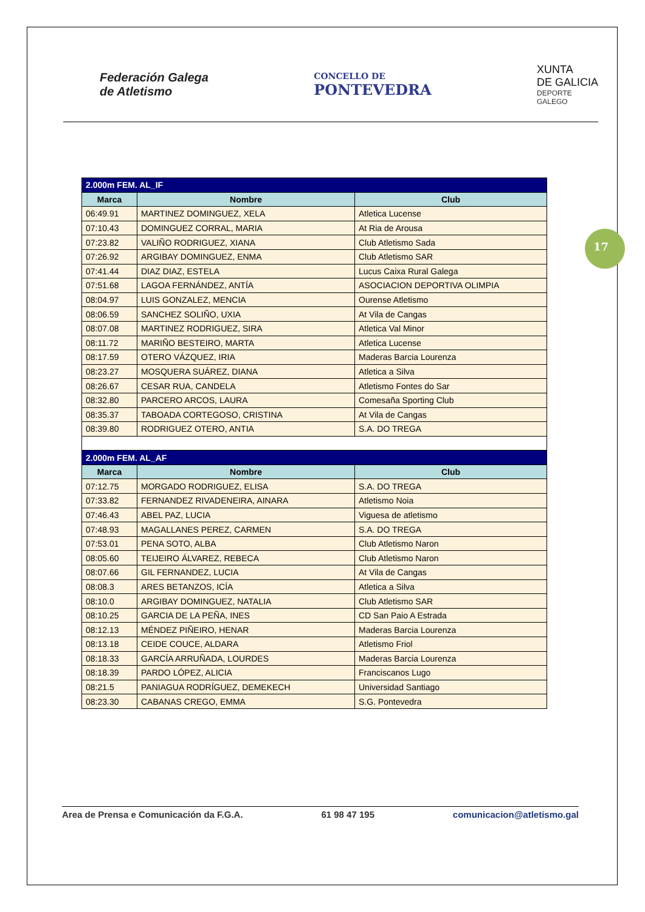Federación Galega
de Atletismo
CONCELLO DE
PONTEVEDRA
XUNTA
DE GALICIA
DEPORTE
GALEGO
17
| 2.000m FEM. AL_IF | | |
| --- | --- | --- |
| Marca | Nombre | Club |
| 06:49.91 | MARTINEZ DOMINGUEZ, XELA | Atletica Lucense |
| 07:10.43 | DOMINGUEZ CORRAL, MARIA | At Ria de Arousa |
| 07:23.82 | VALIÑO RODRIGUEZ, XIANA | Club Atletismo Sada |
| 07:26.92 | ARGIBAY DOMINGUEZ, ENMA | Club Atletismo SAR |
| 07:41.44 | DIAZ DIAZ, ESTELA | Lucus Caixa Rural Galega |
| 07:51.68 | LAGOA FERNÁNDEZ, ANTÍA | ASOCIACION DEPORTIVA OLIMPIA |
| 08:04.97 | LUIS GONZALEZ, MENCIA | Ourense Atletismo |
| 08:06.59 | SANCHEZ SOLIÑO, UXIA | At Vila de Cangas |
| 08:07.08 | MARTINEZ RODRIGUEZ, SIRA | Atletica Val Minor |
| 08:11.72 | MARIÑO BESTEIRO, MARTA | Atletica Lucense |
| 08:17.59 | OTERO VÁZQUEZ, IRIA | Maderas Barcia Lourenza |
| 08:23.27 | MOSQUERA SUÁREZ, DIANA | Atletica a Silva |
| 08:26.67 | CESAR RUA, CANDELA | Atletismo Fontes do Sar |
| 08:32.80 | PARCERO ARCOS, LAURA | Comesaña Sporting Club |
| 08:35.37 | TABOADA CORTEGOSO, CRISTINA | At Vila de Cangas |
| 08:39.80 | RODRIGUEZ OTERO, ANTIA | S.A. DO TREGA |
| 2.000m FEM. AL_AF | | |
| Marca | Nombre | Club |
| 07:12.75 | MORGADO RODRIGUEZ, ELISA | S.A. DO TREGA |
| 07:33.82 | FERNANDEZ RIVADENEIRA, AINARA | Atletismo Noia |
| 07:46.43 | ABEL PAZ, LUCIA | Viguesa de atletismo |
| 07:48.93 | MAGALLANES PEREZ, CARMEN | S.A. DO TREGA |
| 07:53.01 | PENA SOTO, ALBA | Club Atletismo Naron |
| 08:05.60 | TEIJEIRO ÁLVAREZ, REBECA | Club Atletismo Naron |
| 08:07.66 | GIL FERNANDEZ, LUCIA | At Vila de Cangas |
| 08:08.3 | ARES BETANZOS, ICÍA | Atletica a Silva |
| 08:10.0 | ARGIBAY DOMINGUEZ, NATALIA | Club Atletismo SAR |
| 08:10.25 | GARCIA DE LA PEÑA, INES | CD San Paio A Estrada |
| 08:12.13 | MÉNDEZ PIÑEIRO, HENAR | Maderas Barcia Lourenza |
| 08:13.18 | CEIDE COUCE, ALDARA | Atletismo Friol |
| 08:18.33 | GARCÍA ARRUÑADA, LOURDES | Maderas Barcia Lourenza |
| 08:18.39 | PARDO LÓPEZ, ALICIA | Franciscanos Lugo |
| 08:21.5 | PANIAGUA RODRÍGUEZ, DEMEKECH | Universidad Santiago |
| 08:23.30 | CABANAS CREGO, EMMA | S.G. Pontevedra |
Area de Prensa e Comunicación da F.G.A. 61 98 47 195 comunicacion@atletismo.gal